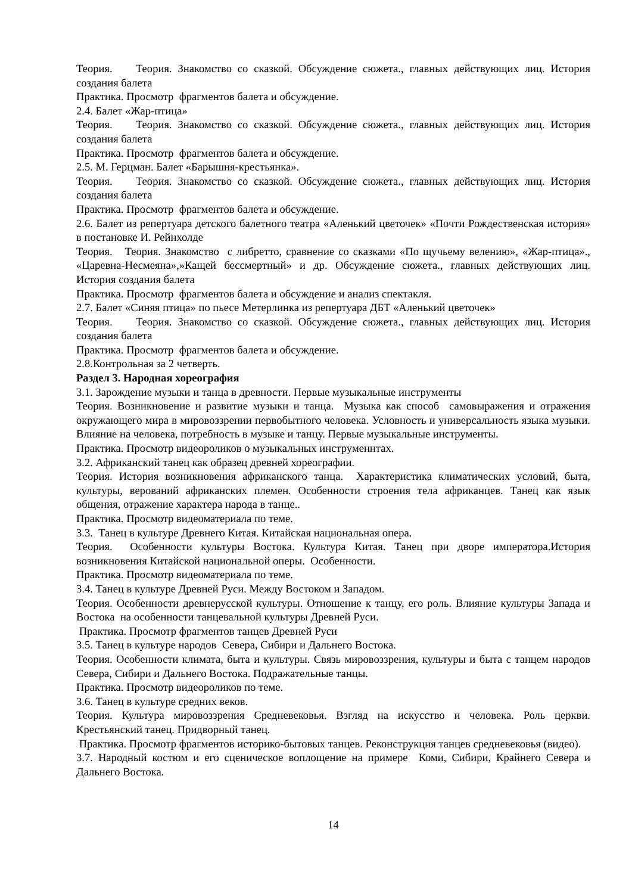Теория. Теория. Знакомство со сказкой. Обсуждение сюжета., главных действующих лиц. История создания балета
Практика. Просмотр фрагментов балета и обсуждение.
2.4. Балет «Жар-птица»
Теория. Теория. Знакомство со сказкой. Обсуждение сюжета., главных действующих лиц. История создания балета
Практика. Просмотр фрагментов балета и обсуждение.
2.5. М. Герцман. Балет «Барышня-крестьянка».
Теория. Теория. Знакомство со сказкой. Обсуждение сюжета., главных действующих лиц. История создания балета
Практика. Просмотр фрагментов балета и обсуждение.
2.6. Балет из репертуара детского балетного театра «Аленький цветочек» «Почти Рождественская история» в постановке И. Рейнхолде
Теория. Теория. Знакомство с либретто, сравнение со сказками «По щучьему велению», «Жар-птица»., «Царевна-Несмеяна»,»Кащей бессмертный» и др. Обсуждение сюжета., главных действующих лиц. История создания балета
Практика. Просмотр фрагментов балета и обсуждение и анализ спектакля.
2.7. Балет «Синяя птица» по пьесе Метерлинка из репертуара ДБТ «Аленький цветочек»
Теория. Теория. Знакомство со сказкой. Обсуждение сюжета., главных действующих лиц. История создания балета
Практика. Просмотр фрагментов балета и обсуждение.
2.8.Контрольная за 2 четверть.
Раздел 3. Народная хореография
3.1. Зарождение музыки и танца в древности. Первые музыкальные инструменты
Теория. Возникновение и развитие музыки и танца. Музыка как способ самовыражения и отражения окружающего мира в мировоззрении первобытного человека. Условность и универсальность языка музыки. Влияние на человека, потребность в музыке и танцу. Первые музыкальные инструменты.
Практика. Просмотр видеороликов о музыкальных инструменнтах.
3.2. Африканский танец как образец древней хореографии.
Теория. История возникновения африканского танца. Характеристика климатических условий, быта, культуры, верований африканских племен. Особенности строения тела африканцев. Танец как язык общения, отражение характера народа в танце..
Практика. Просмотр видеоматериала по теме.
3.3. Танец в культуре Древнего Китая. Китайская национальная опера.
Теория. Особенности культуры Востока. Культура Китая. Танец при дворе императора.История возникновения Китайской национальной оперы. Особенности.
Практика. Просмотр видеоматериала по теме.
3.4. Танец в культуре Древней Руси. Между Востоком и Западом.
Теория. Особенности древнерусской культуры. Отношение к танцу, его роль. Влияние культуры Запада и Востока на особенности танцевальной культуры Древней Руси.
Практика. Просмотр фрагментов танцев Древней Руси
3.5. Танец в культуре народов Севера, Сибири и Дальнего Востока.
Теория. Особенности климата, быта и культуры. Связь мировоззрения, культуры и быта с танцем народов Севера, Сибири и Дальнего Востока. Подражательные танцы.
Практика. Просмотр видеороликов по теме.
3.6. Танец в культуре средних веков.
Теория. Культура мировоззрения Средневековья. Взгляд на искусство и человека. Роль церкви. Крестьянский танец. Придворный танец.
Практика. Просмотр фрагментов историко-бытовых танцев. Реконструкция танцев средневековья (видео).
3.7. Народный костюм и его сценическое воплощение на примере Коми, Сибири, Крайнего Севера и Дальнего Востока.
14